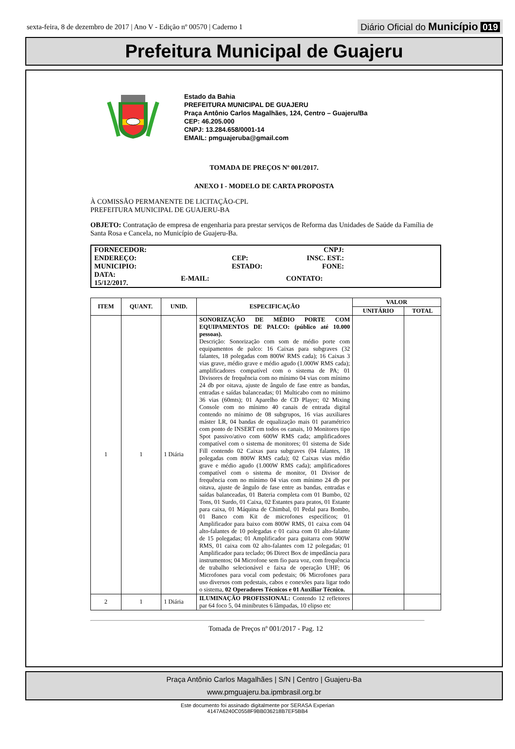sexta-feira, 8 de dezembro de 2017 | Ano V - Edição nº 00570 | Caderno 1 Diário Oficial do Município 019
Prefeitura Municipal de Guajeru
Estado da Bahia
PREFEITURA MUNICIPAL DE GUAJERU
Praça Antônio Carlos Magalhães, 124, Centro – Guajeru/Ba
CEP: 46.205.000
CNPJ: 13.284.658/0001-14
EMAIL: pmguajeruba@gmail.com
TOMADA DE PREÇOS Nº 001/2017.
ANEXO I - MODELO DE CARTA PROPOSTA
À COMISSÃO PERMANENTE DE LICITAÇÃO-CPL
PREFEITURA MUNICIPAL DE GUAJERU-BA
OBJETO: Contratação de empresa de engenharia para prestar serviços de Reforma das Unidades de Saúde da Família de Santa Rosa e Cancela, no Município de Guajeru-Ba.
| FORNECEDOR: | | | CNPJ: | |
| ENDEREÇO: | | CEP: | INSC. EST.: | |
| MUNICIPIO: | | ESTADO: | FONE: | |
| DATA: 15/12/2017. | E-MAIL: | | CONTATO: | |
| ITEM | QUANT. | UNID. | ESPECIFICAÇÃO | VALOR | |
| --- | --- | --- | --- | --- | --- |
| | | | | UNITÁRIO | TOTAL |
| 1 | 1 | 1 Diária | SONORIZAÇÃO DE MÉDIO PORTE COM EQUIPAMENTOS DE PALCO: (público até 10.000 pessoas). Descrição: Sonorização com som de médio porte com equipamentos de palco: 16 Caixas para subgraves (32 falantes, 18 polegadas com 800W RMS cada); 16 Caixas 3 vias grave, médio grave e médio agudo (1.000W RMS cada); amplificadores compatível com o sistema de PA; 01 Divisores de frequência com no mínimo 04 vias com mínimo 24 db por oitava, ajuste de ângulo de fase entre as bandas, entradas e saídas balanceadas; 01 Multicabo com no mínimo 36 vias (60mts); 01 Aparelho de CD Player; 02 Mixing Console com no mínimo 40 canais de entrada digital contendo no mínimo de 08 subgrupos, 16 vias auxiliares máster LR, 04 bandas de equalização mais 01 paramétrico com ponto de INSERT em todos os canais, 10 Monitores tipo Spot passivo/ativo com 600W RMS cada; amplificadores compatível com o sistema de monitores; 01 sistema de Side Fill contendo 02 Caixas para subgraves (04 falantes, 18 polegadas com 800W RMS cada); 02 Caixas vias médio grave e médio agudo (1.000W RMS cada); amplificadores compatível com o sistema de monitor, 01 Divisor de frequência com no mínimo 04 vias com mínimo 24 db por oitava, ajuste de ângulo de fase entre as bandas, entradas e saídas balanceadas, 01 Bateria completa com 01 Bumbo, 02 Tons, 01 Surdo, 01 Caixa, 02 Estantes para pratos, 01 Estante para caixa, 01 Máquina de Chimbal, 01 Pedal para Bombo, 01 Banco com Kit de microfones específicos; 01 Amplificador para baixo com 800W RMS, 01 caixa com 04 alto-falantes de 10 polegadas e 01 caixa com 01 alto-falante de 15 polegadas; 01 Amplificador para guitarra com 900W RMS, 01 caixa com 02 alto-falantes com 12 polegadas; 01 Amplificador para teclado; 06 Direct Box de impedância para instrumentos; 04 Microfone sem fio para voz, com frequência de trabalho selecionável e faixa de operação UHF; 06 Microfones para vocal com pedestais; 06 Microfones para uso diversos com pedestais, cabos e conexões para ligar todo o sistema, 02 Operadores Técnicos e 01 Auxiliar Técnico. | | |
| 2 | 1 | 1 Diária | ILUMINAÇÃO PROFISSIONAL: Contendo 12 refletores par 64 foco 5, 04 minibrutes 6 lâmpadas, 10 elipso etc | | |
Tomada de Preços nº 001/2017 - Pag. 12
Praça Antônio Carlos Magalhães | S/N | Centro | Guajeru-Ba
www.pmguajeru.ba.ipmbrasil.org.br
Este documento foi assinado digitalmente por SERASA Experian
4147A6240C0558F9BB036218B7EF5BB4